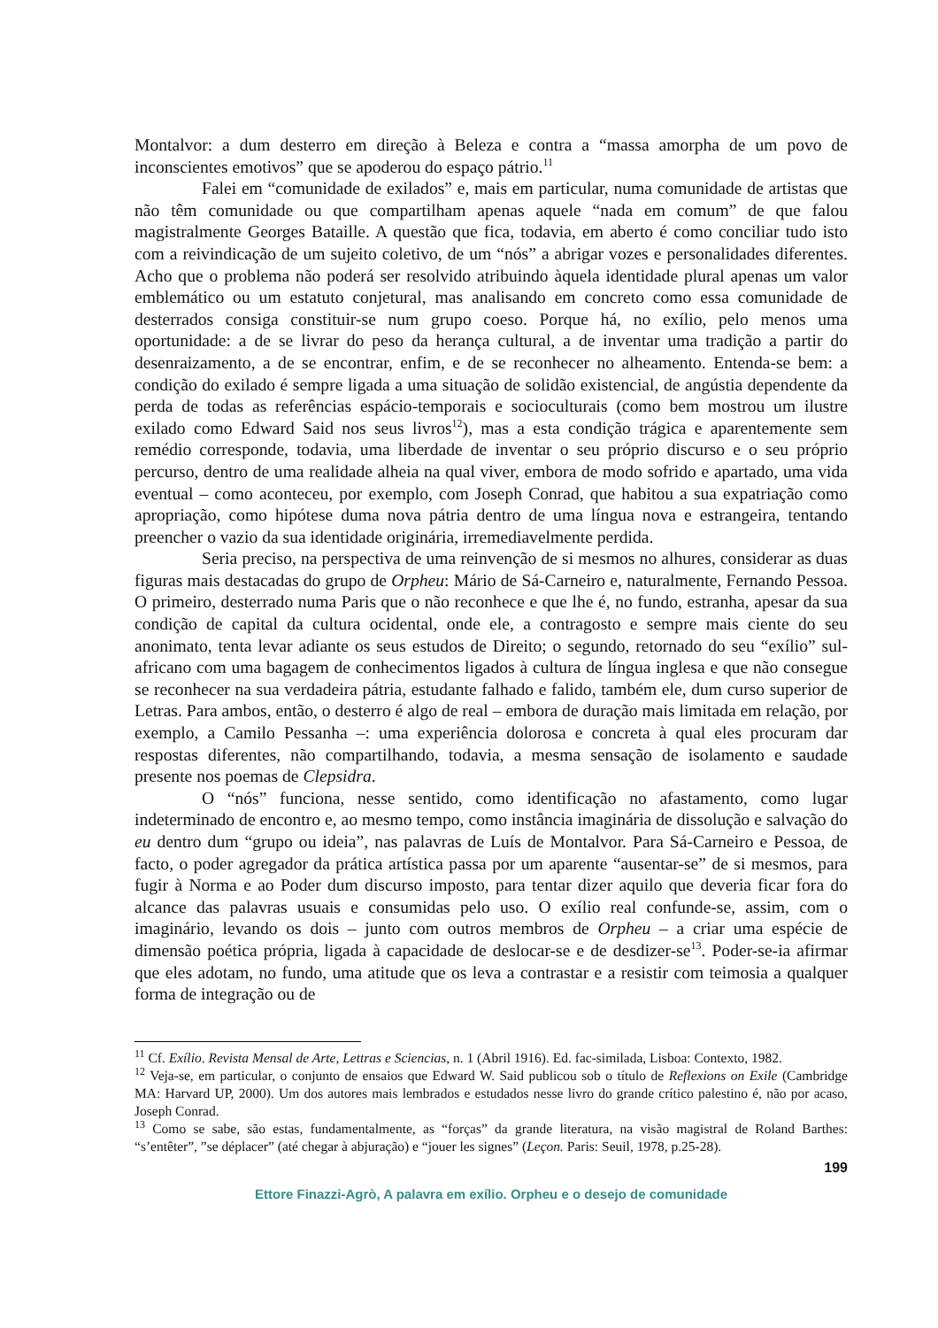Montalvor: a dum desterro em direção à Beleza e contra a “massa amorpha de um povo de inconscientes emotivos” que se apoderou do espaço pátrio.<sup>11</sup>
Falei em “comunidade de exilados” e, mais em particular, numa comunidade de artistas que não têm comunidade ou que compartilham apenas aquele “nada em comum” de que falou magistralmente Georges Bataille. A questão que fica, todavia, em aberto é como conciliar tudo isto com a reivindicação de um sujeito coletivo, de um “nós” a abrigar vozes e personalidades diferentes. Acho que o problema não poderá ser resolvido atribuindo àquela identidade plural apenas um valor emblemático ou um estatuto conjetural, mas analisando em concreto como essa comunidade de desterrados consiga constituir-se num grupo coeso. Porque há, no exílio, pelo menos uma oportunidade: a de se livrar do peso da herança cultural, a de inventar uma tradição a partir do desenraizamento, a de se encontrar, enfim, e de se reconhecer no alheamento. Entenda-se bem: a condição do exilado é sempre ligada a uma situação de solidão existencial, de angústia dependente da perda de todas as referências espácio-temporais e socioculturais (como bem mostrou um ilustre exilado como Edward Said nos seus livros<sup>12</sup>), mas a esta condição trágica e aparentemente sem remédio corresponde, todavia, uma liberdade de inventar o seu próprio discurso e o seu próprio percurso, dentro de uma realidade alheia na qual viver, embora de modo sofrido e apartado, uma vida eventual – como aconteceu, por exemplo, com Joseph Conrad, que habitou a sua expatriação como apropriação, como hipótese duma nova pátria dentro de uma língua nova e estrangeira, tentando preencher o vazio da sua identidade originária, irremediavelmente perdida.
Seria preciso, na perspectiva de uma reinvenção de si mesmos no alhures, considerar as duas figuras mais destacadas do grupo de Orpheu: Mário de Sá-Carneiro e, naturalmente, Fernando Pessoa. O primeiro, desterrado numa Paris que o não reconhece e que lhe é, no fundo, estranha, apesar da sua condição de capital da cultura ocidental, onde ele, a contragosto e sempre mais ciente do seu anonimato, tenta levar adiante os seus estudos de Direito; o segundo, retornado do seu “exílio” sul-africano com uma bagagem de conhecimentos ligados à cultura de língua inglesa e que não consegue se reconhecer na sua verdadeira pátria, estudante falhado e falido, também ele, dum curso superior de Letras. Para ambos, então, o desterro é algo de real – embora de duração mais limitada em relação, por exemplo, a Camilo Pessanha –: uma experiência dolorosa e concreta à qual eles procuram dar respostas diferentes, não compartilhando, todavia, a mesma sensação de isolamento e saudade presente nos poemas de Clepsidra.
O “nós” funciona, nesse sentido, como identificação no afastamento, como lugar indeterminado de encontro e, ao mesmo tempo, como instância imaginária de dissolução e salvação do eu dentro dum “grupo ou ideia”, nas palavras de Luís de Montalvor. Para Sá-Carneiro e Pessoa, de facto, o poder agregador da prática artística passa por um aparente “ausentar-se” de si mesmos, para fugir à Norma e ao Poder dum discurso imposto, para tentar dizer aquilo que deveria ficar fora do alcance das palavras usuais e consumidas pelo uso. O exílio real confunde-se, assim, com o imaginário, levando os dois – junto com outros membros de Orpheu – a criar uma espécie de dimensão poética própria, ligada à capacidade de deslocar-se e de desdizer-se<sup>13</sup>. Poder-se-ia afirmar que eles adotam, no fundo, uma atitude que os leva a contrastar e a resistir com teimosia a qualquer forma de integração ou de
<sup>11</sup> Cf. Exílio. Revista Mensal de Arte, Lettras e Sciencias, n. 1 (Abril 1916). Ed. fac-similada, Lisboa: Contexto, 1982.
<sup>12</sup> Veja-se, em particular, o conjunto de ensaios que Edward W. Said publicou sob o título de Reflexions on Exile (Cambridge MA: Harvard UP, 2000). Um dos autores mais lembrados e estudados nesse livro do grande crítico palestino é, não por acaso, Joseph Conrad.
<sup>13</sup> Como se sabe, são estas, fundamentalmente, as “forças” da grande literatura, na visão magistral de Roland Barthes: “s’entêter”, ”se déplacer” (até chegar à abjuração) e “jouer les signes” (Leçon. Paris: Seuil, 1978, p.25-28).
199
Ettore Finazzi-Agrò, A palavra em exílio. Orpheu e o desejo de comunidade